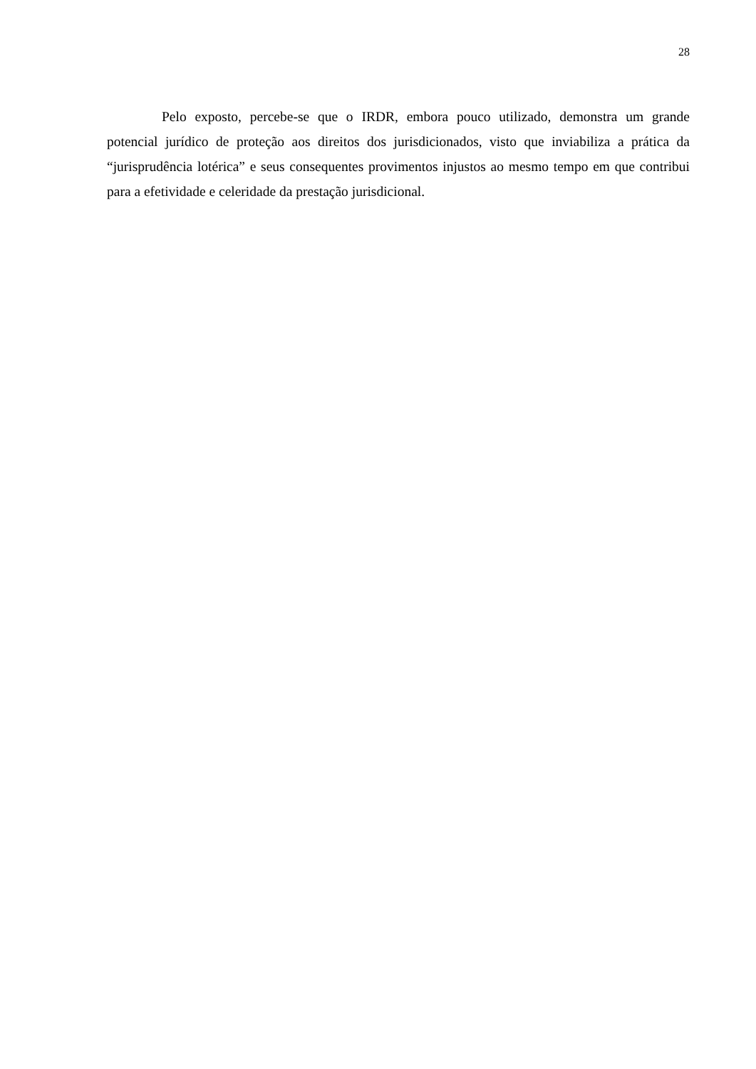28
Pelo exposto, percebe-se que o IRDR, embora pouco utilizado, demonstra um grande potencial jurídico de proteção aos direitos dos jurisdicionados, visto que inviabiliza a prática da “jurisprudência lotérica” e seus consequentes provimentos injustos ao mesmo tempo em que contribui para a efetividade e celeridade da prestação jurisdicional.